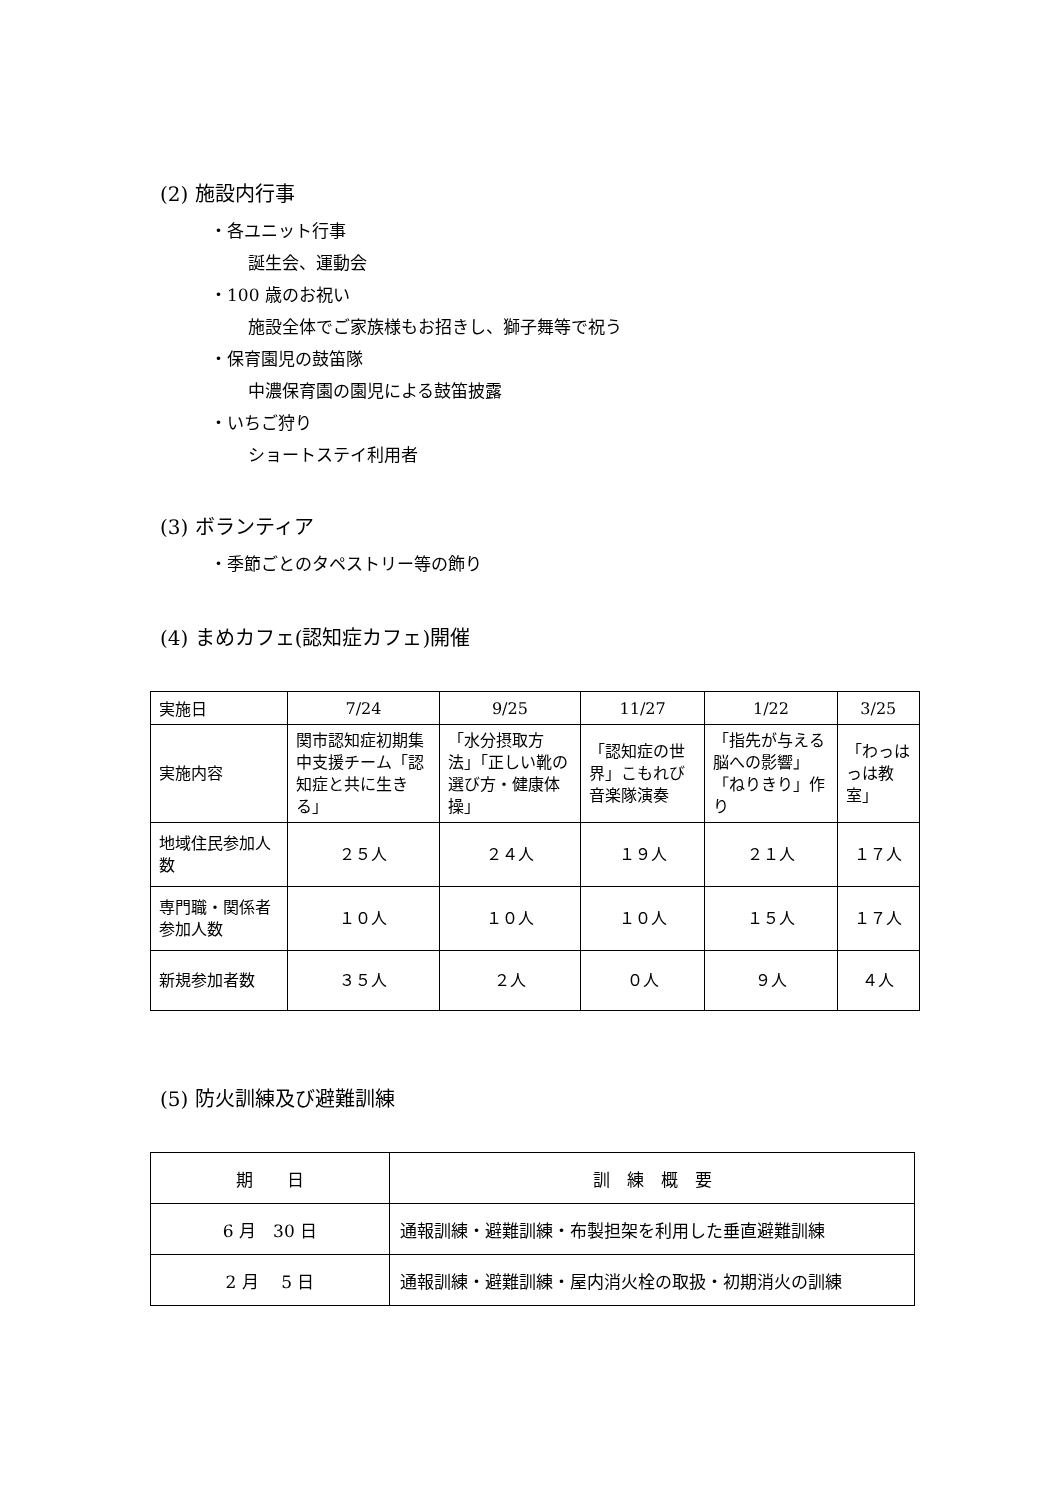(2) 施設内行事
・各ユニット行事
誕生会、運動会
・100 歳のお祝い
施設全体でご家族様もお招きし、獅子舞等で祝う
・保育園児の鼓笛隊
中濃保育園の園児による鼓笛披露
・いちご狩り
ショートステイ利用者
(3) ボランティア
・季節ごとのタペストリー等の飾り
(4) まめカフェ(認知症カフェ)開催
| 実施日 | 7/24 | 9/25 | 11/27 | 1/22 | 3/25 |
| --- | --- | --- | --- | --- | --- |
| 実施内容 | 関市認知症初期集中支援チーム「認知症と共に生きる」 | 「水分摂取方法」「正しい靴の選び方・健康体操」 | 「認知症の世界」こもれび音楽隊演奏 | 「指先が与える脳への影響」「ねりきり」作り | 「わっはっは教室」 |
| 地域住民参加人数 | ２５人 | ２４人 | １９人 | ２１人 | １７人 |
| 専門職・関係者参加人数 | １０人 | １０人 | １０人 | １５人 | １７人 |
| 新規参加者数 | ３５人 | ２人 | ０人 | ９人 | ４人 |
(5) 防火訓練及び避難訓練
| 期 日 | 訓 練 概 要 |
| --- | --- |
| 6 月 30 日 | 通報訓練・避難訓練・布製担架を利用した垂直避難訓練 |
| 2 月 5 日 | 通報訓練・避難訓練・屋内消火栓の取扱・初期消火の訓練 |